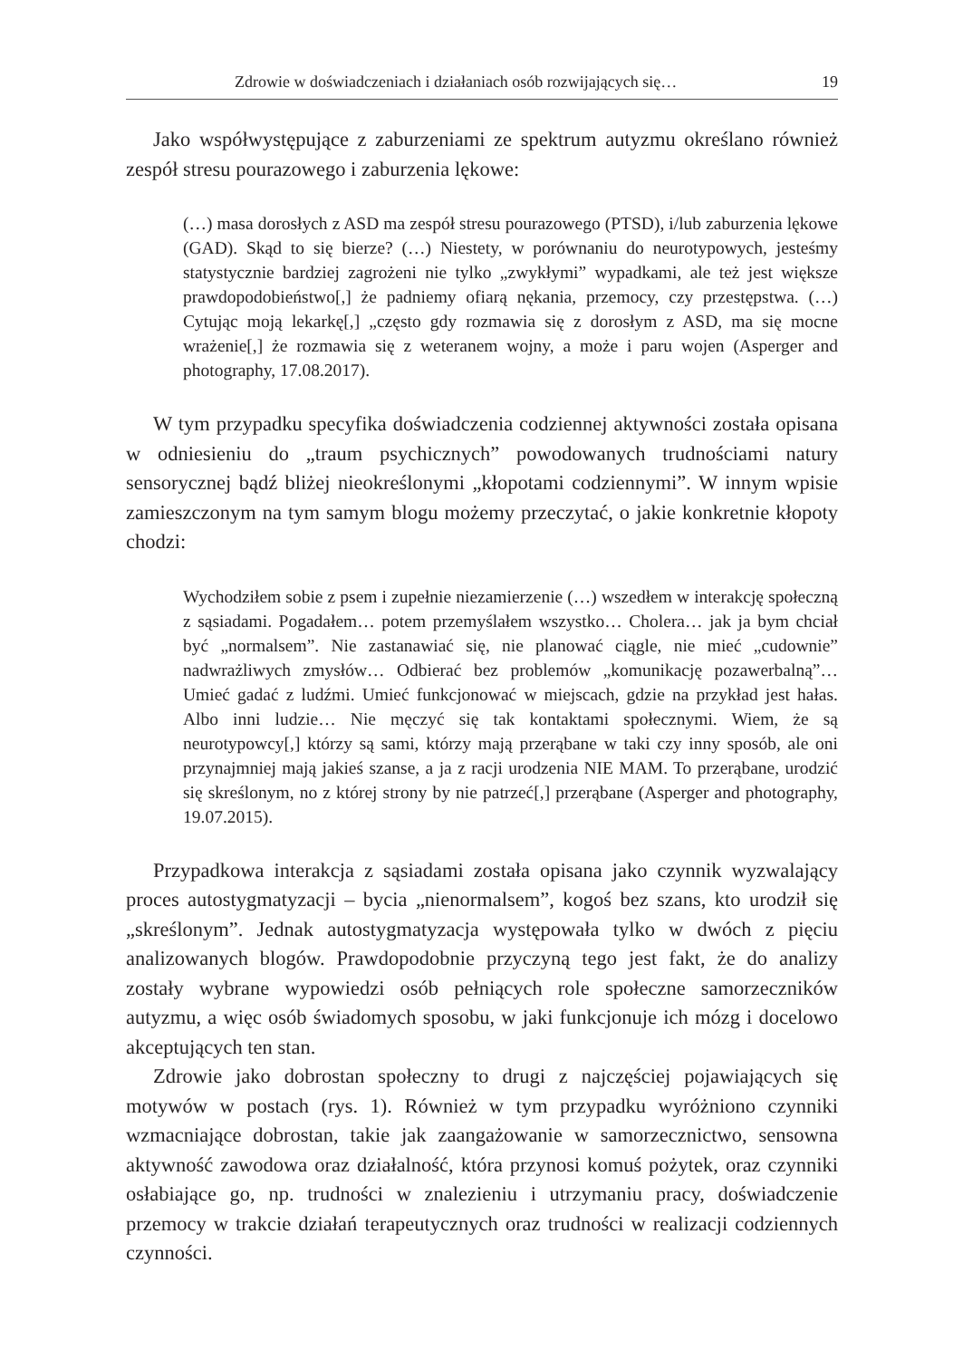Zdrowie w doświadczeniach i działaniach osób rozwijających się… 19
Jako współwystępujące z zaburzeniami ze spektrum autyzmu określano również zespół stresu pourazowego i zaburzenia lękowe:
(…) masa dorosłych z ASD ma zespół stresu pourazowego (PTSD), i/lub zaburzenia lękowe (GAD). Skąd to się bierze? (…) Niestety, w porównaniu do neurotypowych, jesteśmy statystycznie bardziej zagrożeni nie tylko „zwykłymi” wypadkami, ale też jest większe prawdopodobieństwo[,] że padniemy ofiarą nękania, przemocy, czy przestępstwa. (…) Cytując moją lekarkę[,] „często gdy rozmawia się z dorosłym z ASD, ma się mocne wrażenie[,] że rozmawia się z weteranem wojny, a może i paru wojen (Asperger and photography, 17.08.2017).
W tym przypadku specyfika doświadczenia codziennej aktywności została opisana w odniesieniu do „traum psychicznych” powodowanych trudnościami natury sensorycznej bądź bliżej nieokreślonymi „kłopotami codziennymi”. W innym wpisie zamieszczonym na tym samym blogu możemy przeczytać, o jakie konkretnie kłopoty chodzi:
Wychodziłem sobie z psem i zupełnie niezamierzenie (…) wszedłem w interakcję społeczną z sąsiadami. Pogadałem… potem przemyślałem wszystko… Cholera… jak ja bym chciał być „normalsem”. Nie zastanawiać się, nie planować ciągle, nie mieć „cudownie” nadwrażliwych zmysłów… Odbierać bez problemów „komunikację pozawerbalną”… Umieć gadać z ludźmi. Umieć funkcjonować w miejscach, gdzie na przykład jest hałas. Albo inni ludzie… Nie męczyć się tak kontaktami społecznymi. Wiem, że są neurotypowcy[,] którzy są sami, którzy mają przerąbane w taki czy inny sposób, ale oni przynajmniej mają jakieś szanse, a ja z racji urodzenia NIE MAM. To przerąbane, urodzić się skreślonym, no z której strony by nie patrzeć[,] przerąbane (Asperger and photography, 19.07.2015).
Przypadkowa interakcja z sąsiadami została opisana jako czynnik wyzwalający proces autostygmatyzacji – bycia „nienormalsem”, kogoś bez szans, kto urodził się „skreślonym”. Jednak autostygmatyzacja występowała tylko w dwóch z pięciu analizowanych blogów. Prawdopodobnie przyczyną tego jest fakt, że do analizy zostały wybrane wypowiedzi osób pełniących role społeczne samorzeczników autyzmu, a więc osób świadomych sposobu, w jaki funkcjonuje ich mózg i docelowo akceptujących ten stan.
Zdrowie jako dobrostan społeczny to drugi z najczęściej pojawiających się motywów w postach (rys. 1). Również w tym przypadku wyróżniono czynniki wzmacniające dobrostan, takie jak zaangażowanie w samorzecznictwo, sensowna aktywność zawodowa oraz działalność, która przynosi komuś pożytek, oraz czynniki osłabiające go, np. trudności w znalezieniu i utrzymaniu pracy, doświadczenie przemocy w trakcie działań terapeutycznych oraz trudności w realizacji codziennych czynności.